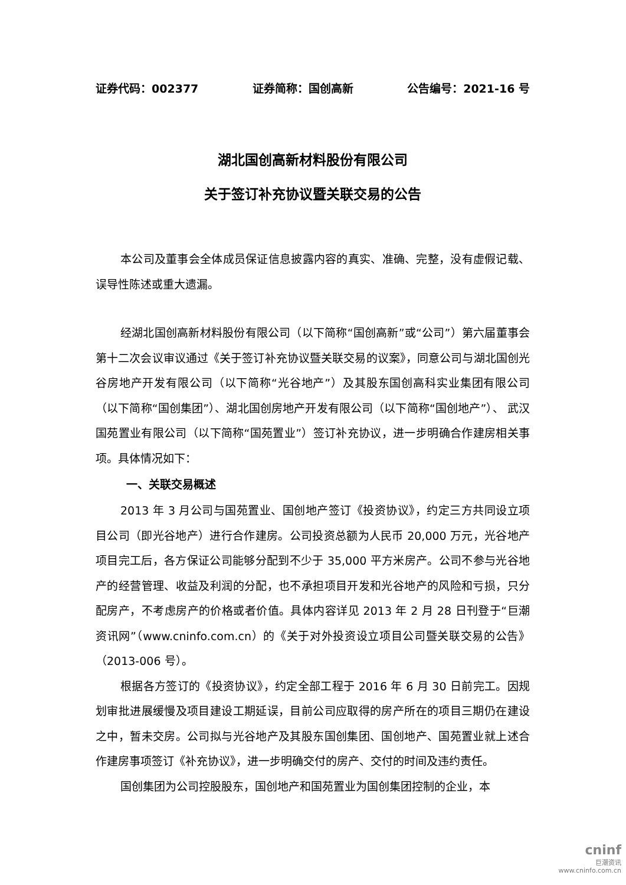证券代码：002377 证券简称：国创高新 公告编号：2021-16 号
湖北国创高新材料股份有限公司
关于签订补充协议暨关联交易的公告
本公司及董事会全体成员保证信息披露内容的真实、准确、完整，没有虚假记载、误导性陈述或重大遗漏。
经湖北国创高新材料股份有限公司（以下简称“国创高新”或“公司”）第六届董事会第十二次会议审议通过《关于签订补充协议暨关联交易的议案》，同意公司与湖北国创光谷房地产开发有限公司（以下简称“光谷地产”）及其股东国创高科实业集团有限公司（以下简称“国创集团”）、湖北国创房地产开发有限公司（以下简称“国创地产”）、 武汉国苑置业有限公司（以下简称“国苑置业”）签订补充协议，进一步明确合作建房相关事项。具体情况如下：
一、关联交易概述
2013 年 3 月公司与国苑置业、国创地产签订《投资协议》，约定三方共同设立项目公司（即光谷地产）进行合作建房。公司投资总额为人民币 20,000 万元，光谷地产项目完工后，各方保证公司能够分配到不少于 35,000 平方米房产。公司不参与光谷地产的经营管理、收益及利润的分配，也不承担项目开发和光谷地产的风险和亏损，只分配房产，不考虑房产的价格或者价值。具体内容详见 2013 年 2 月 28 日刊登于“巨潮资讯网”（www.cninfo.com.cn）的《关于对外投资设立项目公司暨关联交易的公告》（2013-006 号）。
根据各方签订的《投资协议》，约定全部工程于 2016 年 6 月 30 日前完工。因规划审批进展缓慢及项目建设工期延误，目前公司应取得的房产所在的项目三期仍在建设之中，暂未交房。公司拟与光谷地产及其股东国创集团、国创地产、国苑置业就上述合作建房事项签订《补充协议》，进一步明确交付的房产、交付的时间及违约责任。
国创集团为公司控股股东，国创地产和国苑置业为国创集团控制的企业，本
cninf
巨潮资讯
www.cninfo.com.cn